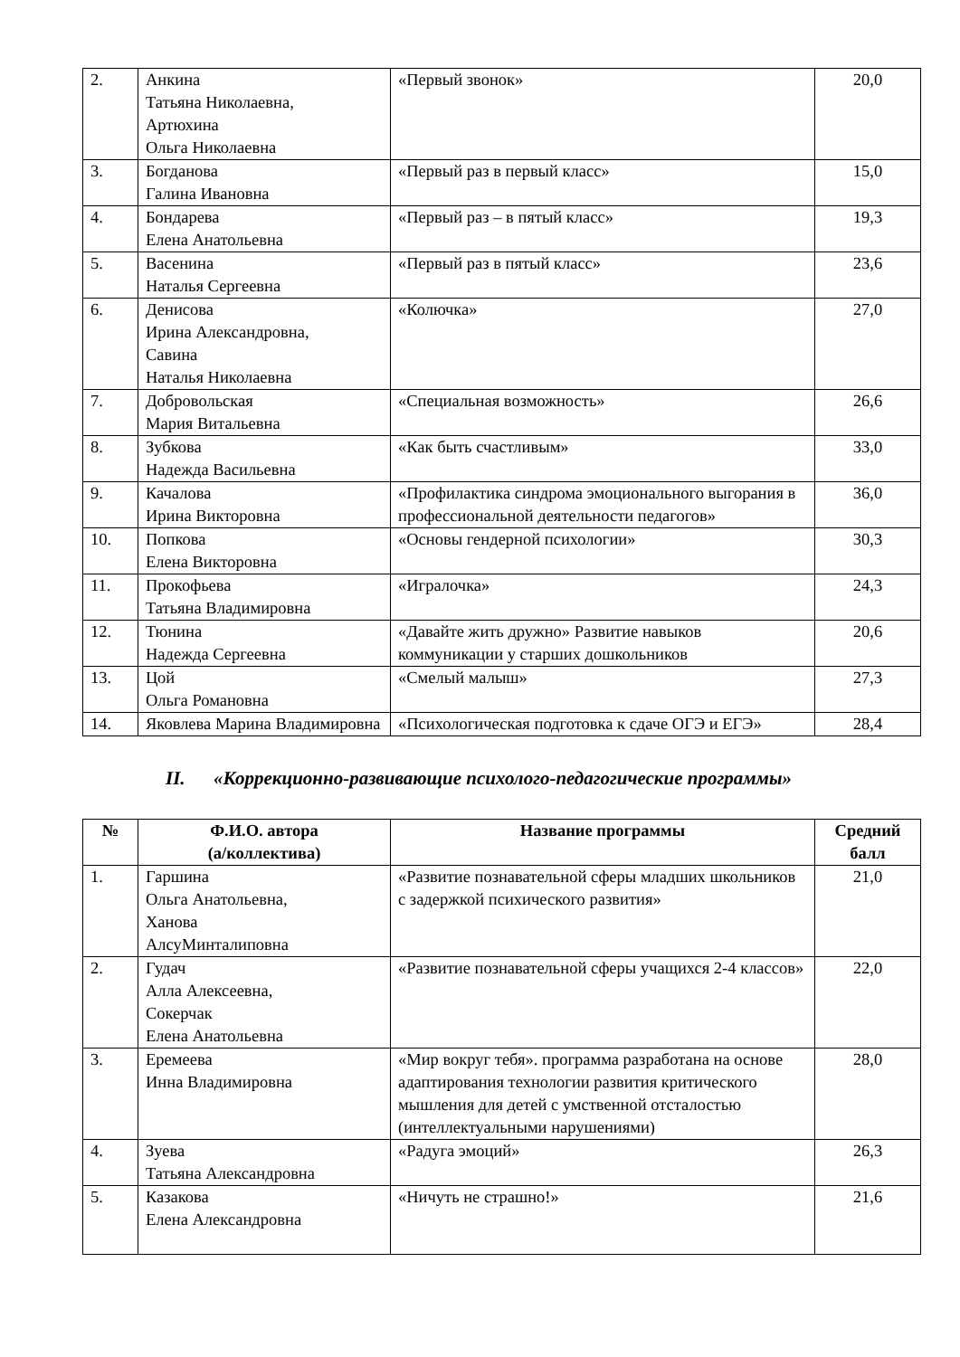| 2. | Анкина Татьяна Николаевна, Артюхина Ольга Николаевна | «Первый звонок» | 20,0 |
| 3. | Богданова Галина Ивановна | «Первый раз в первый класс» | 15,0 |
| 4. | Бондарева Елена Анатольевна | «Первый раз – в пятый класс» | 19,3 |
| 5. | Васенина Наталья Сергеевна | «Первый раз в пятый класс» | 23,6 |
| 6. | Денисова Ирина Александровна, Савина Наталья Николаевна | «Колючка» | 27,0 |
| 7. | Добровольская Мария Витальевна | «Специальная возможность» | 26,6 |
| 8. | Зубкова Надежда Васильевна | «Как быть счастливым» | 33,0 |
| 9. | Качалова Ирина Викторовна | «Профилактика синдрома эмоционального выгорания в профессиональной деятельности педагогов» | 36,0 |
| 10. | Попкова Елена Викторовна | «Основы гендерной психологии» | 30,3 |
| 11. | Прокофьева Татьяна Владимировна | «Игралочка» | 24,3 |
| 12. | Тюнина Надежда Сергеевна | «Давайте жить дружно» Развитие навыков коммуникации у старших дошкольников | 20,6 |
| 13. | Цой Ольга Романовна | «Смелый малыш» | 27,3 |
| 14. | Яковлева Марина Владимировна | «Психологическая подготовка к сдаче ОГЭ и ЕГЭ» | 28,4 |
II. «Коррекционно-развивающие психолого-педагогические программы»
| № | Ф.И.О. автора (а/коллектива) | Название программы | Средний балл |
| --- | --- | --- | --- |
| 1. | Гаршина Ольга Анатольевна, Ханова АлсуМинталиповна | «Развитие познавательной сферы младших школьников с задержкой психического развития» | 21,0 |
| 2. | Гудач Алла Алексеевна, Сокерчак Елена Анатольевна | «Развитие познавательной сферы учащихся 2-4 классов» | 22,0 |
| 3. | Еремеева Инна Владимировна | «Мир вокруг тебя». программа разработана на основе адаптирования технологии развития критического мышления для детей с умственной отсталостью (интеллектуальными нарушениями) | 28,0 |
| 4. | Зуева Татьяна Александровна | «Радуга эмоций» | 26,3 |
| 5. | Казакова Елена Александровна | «Ничуть не страшно!» | 21,6 |